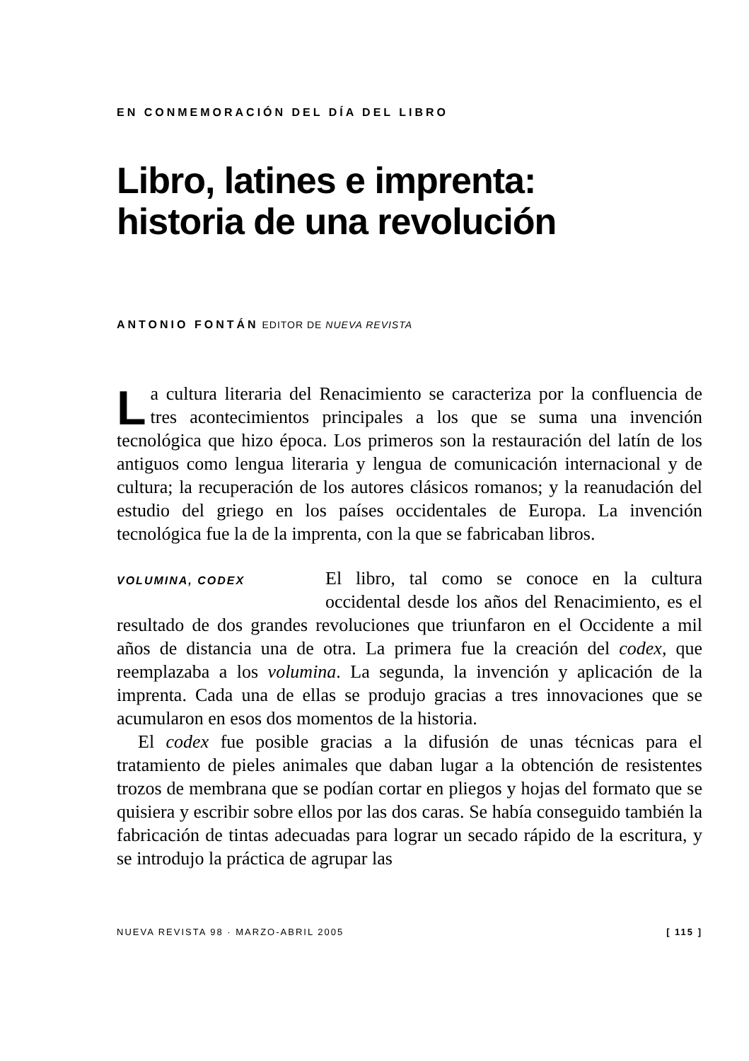EN CONMEMORACIÓN DEL DÍA DEL LIBRO
Libro, latines e imprenta:
historia de una revolución
ANTONIO FONTÁN EDITOR DE NUEVA REVISTA
La cultura literaria del Renacimiento se caracteriza por la confluencia de tres acontecimientos principales a los que se suma una invención tecnológica que hizo época. Los primeros son la restauración del latín de los antiguos como lengua literaria y lengua de comunicación internacional y de cultura; la recuperación de los autores clásicos romanos; y la reanudación del estudio del griego en los países occidentales de Europa. La invención tecnológica fue la de la imprenta, con la que se fabricaban libros.
VOLUMINA, CODEX El libro, tal como se conoce en la cultura occidental desde los años del Renacimiento, es el resultado de dos grandes revoluciones que triunfaron en el Occidente a mil años de distancia una de otra. La primera fue la creación del codex, que reemplazaba a los volumina. La segunda, la invención y aplicación de la imprenta. Cada una de ellas se produjo gracias a tres innovaciones que se acumularon en esos dos momentos de la historia.
El codex fue posible gracias a la difusión de unas técnicas para el tratamiento de pieles animales que daban lugar a la obtención de resistentes trozos de membrana que se podían cortar en pliegos y hojas del formato que se quisiera y escribir sobre ellos por las dos caras. Se había conseguido también la fabricación de tintas adecuadas para lograr un secado rápido de la escritura, y se introdujo la práctica de agrupar las
NUEVA REVISTA 98 · MARZO-ABRIL 2005 [ 115 ]